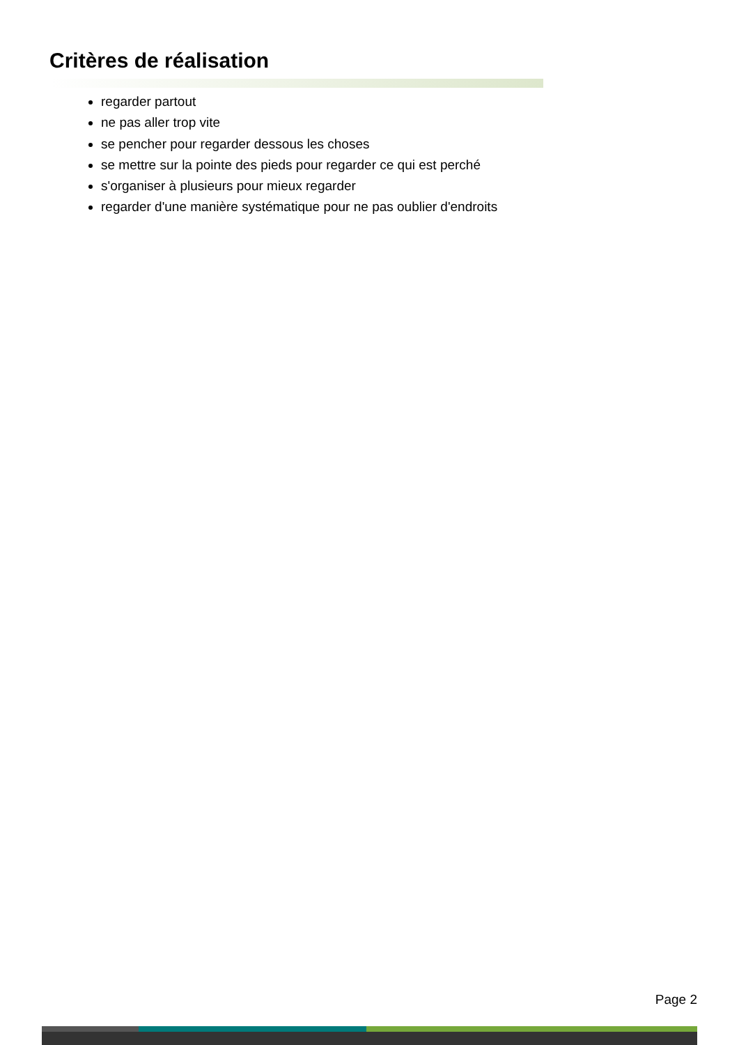Critères de réalisation
regarder partout
ne pas aller trop vite
se pencher pour regarder dessous les choses
se mettre sur la pointe des pieds pour regarder ce qui est perché
s'organiser à plusieurs pour mieux regarder
regarder d'une manière systématique pour ne pas oublier d'endroits
Page 2